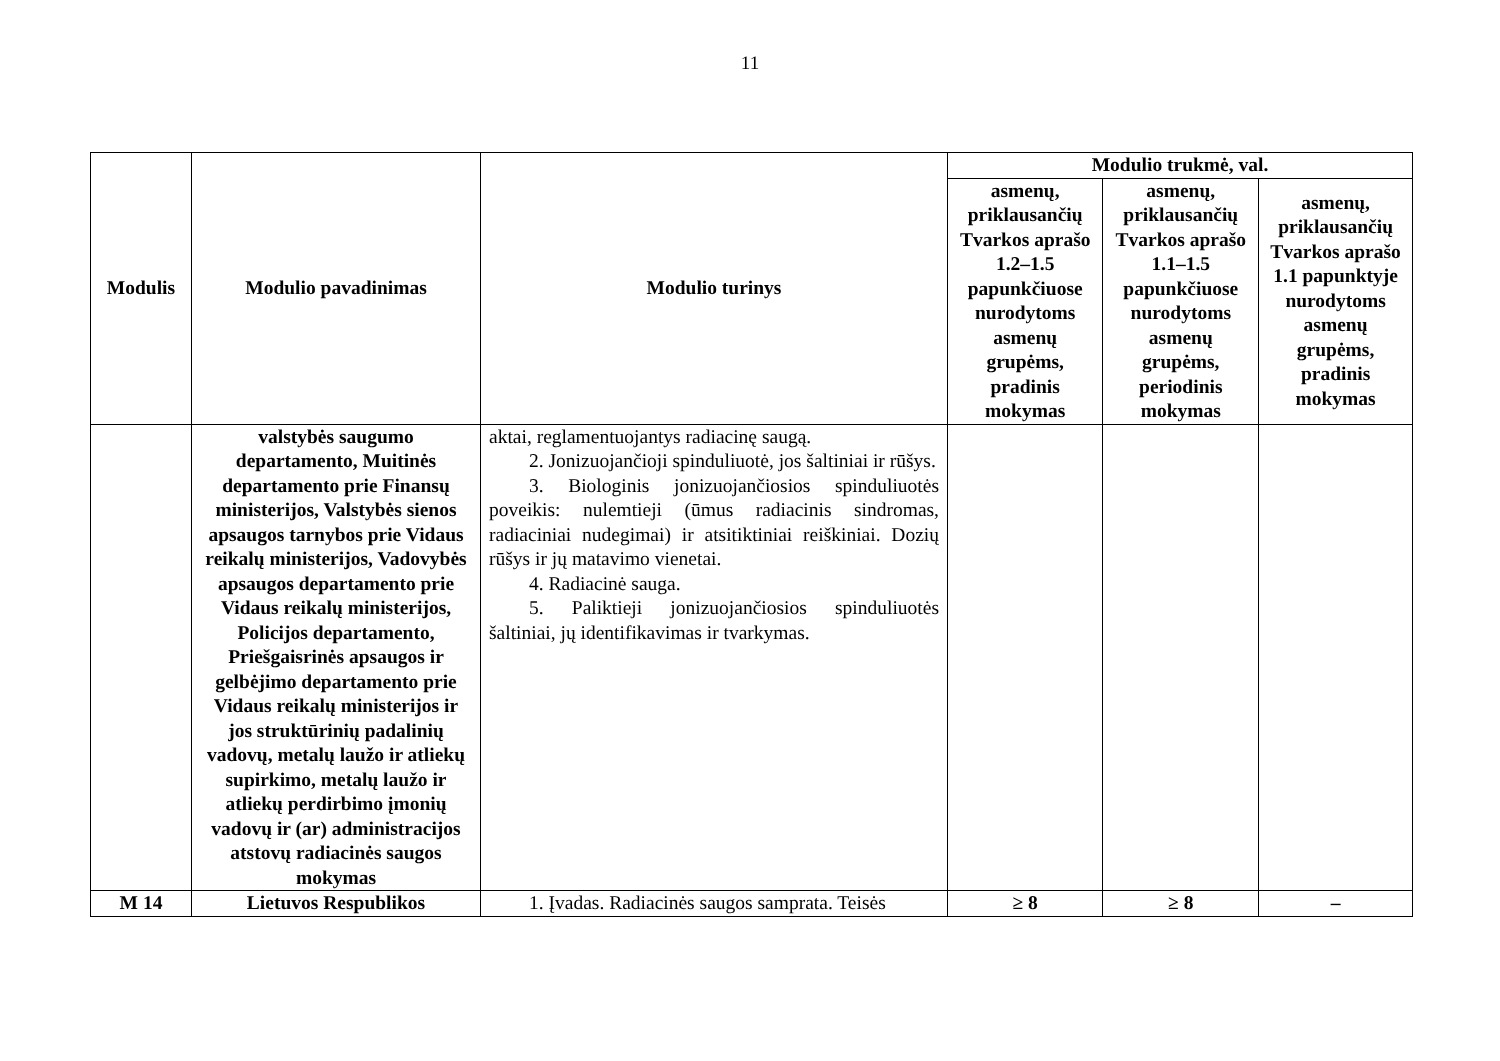11
| Modulis | Modulio pavadinimas | Modulio turinys | Modulio trukmė, val. | | |
| --- | --- | --- | --- | --- | --- |
| | | | asmenų, priklausančių Tvarkos aprašo 1.2–1.5 papunkčiuose nurodytoms asmenų grupėms, pradinis mokymas | asmenų, priklausančių Tvarkos aprašo 1.1–1.5 papunkčiuose nurodytoms asmenų grupėms, periodinis mokymas | asmenų, priklausančių Tvarkos aprašo 1.1 papunktyje nurodytoms asmenų grupėms, pradinis mokymas |
| | valstybės saugumo departamento, Muitinės departamento prie Finansų ministerijos, Valstybės sienos apsaugos tarnybos prie Vidaus reikalų ministerijos, Vadovybės apsaugos departamento prie Vidaus reikalų ministerijos, Policijos departamento, Priešgaisrinės apsaugos ir gelbėjimo departamento prie Vidaus reikalų ministerijos ir jos struktūrinių padalinių vadovų, metalų laužo ir atliekų supirkimo, metalų laužo ir atliekų perdirbimo įmonių vadovų ir (ar) administracijos atstovų radiacinės saugos mokymas | aktai, reglamentuojantys radiacinę saugą. 2. Jonizuojančioji spinduliuotė, jos šaltiniai ir rūšys. 3. Biologinis jonizuojančiosios spinduliuotės poveikis: nulemtieji (ūmus radiacinis sindromas, radiaciniai nudegimai) ir atsitiktiniai reiškiniai. Dozių rūšys ir jų matavimo vienetai. 4. Radiacinė sauga. 5. Paliktieji jonizuojančiosios spinduliuotės šaltiniai, jų identifikavimas ir tvarkymas. | | | |
| M 14 | Lietuvos Respublikos | 1. Įvadas. Radiacinės saugos samprata. Teisės | ≥ 8 | ≥ 8 | – |